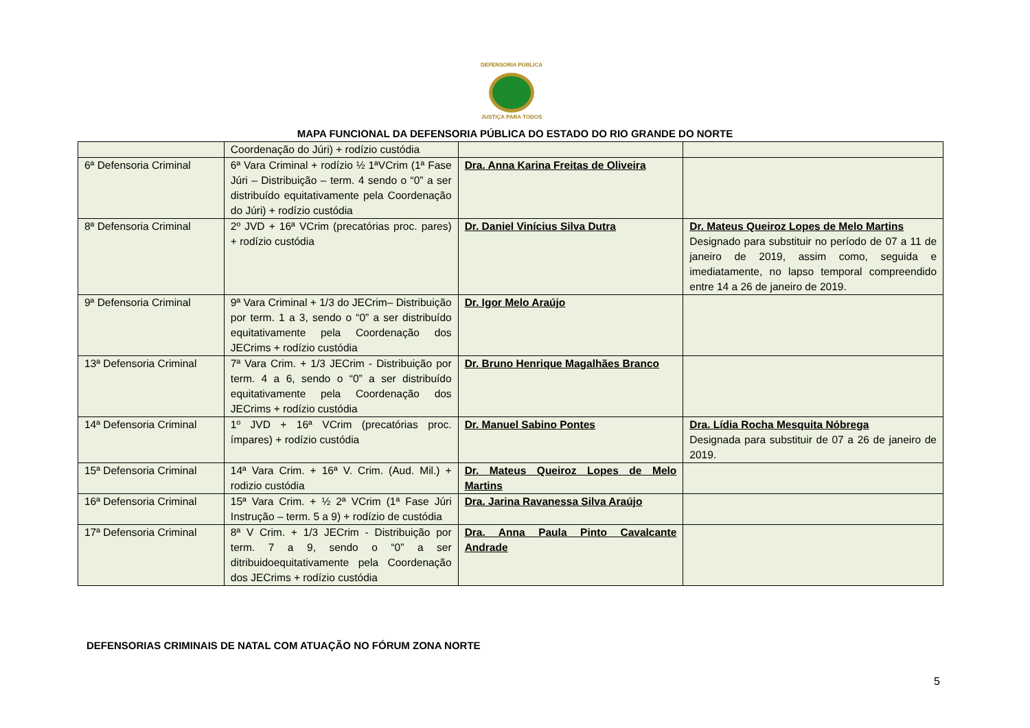DEFENSORIA PÚBLICA
JUSTIÇA PARA TODOS
MAPA FUNCIONAL DA DEFENSORIA PÚBLICA DO ESTADO DO RIO GRANDE DO NORTE
| | Coordenação do Júri) + rodízio custódia | | |
| 6ª Defensoria Criminal | 6ª Vara Criminal + rodízio ½ 1ªVCrim (1ª Fase Júri – Distribuição – term. 4 sendo o “0” a ser distribuído equitativamente pela Coordenação do Júri) + rodízio custódia | Dra. Anna Karina Freitas de Oliveira | |
| 8ª Defensoria Criminal | 2º JVD + 16ª VCrim (precatórias proc. pares) + rodízio custódia | Dr. Daniel Vinícius Silva Dutra | Dr. Mateus Queiroz Lopes de Melo Martins Designado para substituir no período de 07 a 11 de janeiro de 2019, assim como, seguida e imediatamente, no lapso temporal compreendido entre 14 a 26 de janeiro de 2019. |
| 9ª Defensoria Criminal | 9ª Vara Criminal + 1/3 do JECrim– Distribuição por term. 1 a 3, sendo o “0” a ser distribuído equitativamente pela Coordenação dos JECrims + rodízio custódia | Dr. Igor Melo Araújo | |
| 13ª Defensoria Criminal | 7ª Vara Crim. + 1/3 JECrim - Distribuição por term. 4 a 6, sendo o “0” a ser distribuído equitativamente pela Coordenação dos JECrims + rodízio custódia | Dr. Bruno Henrique Magalhães Branco | |
| 14ª Defensoria Criminal | 1º JVD + 16ª VCrim (precatórias proc. ímpares) + rodízio custódia | Dr. Manuel Sabino Pontes | Dra. Lídia Rocha Mesquita Nóbrega Designada para substituir de 07 a 26 de janeiro de 2019. |
| 15ª Defensoria Criminal | 14ª Vara Crim. + 16ª V. Crim. (Aud. Mil.) + rodizio custódia | Dr. Mateus Queiroz Lopes de Melo Martins | |
| 16ª Defensoria Criminal | 15ª Vara Crim. + ½ 2ª VCrim (1ª Fase Júri Instrução – term. 5 a 9) + rodízio de custódia | Dra. Jarina Ravanessa Silva Araújo | |
| 17ª Defensoria Criminal | 8ª V Crim. + 1/3 JECrim - Distribuição por term. 7 a 9, sendo o “0” a ser ditribuidoequitativamente pela Coordenação dos JECrims + rodízio custódia | Dra. Anna Paula Pinto Cavalcante Andrade | |
DEFENSORIAS CRIMINAIS DE NATAL COM ATUAÇÃO NO FÓRUM ZONA NORTE
5